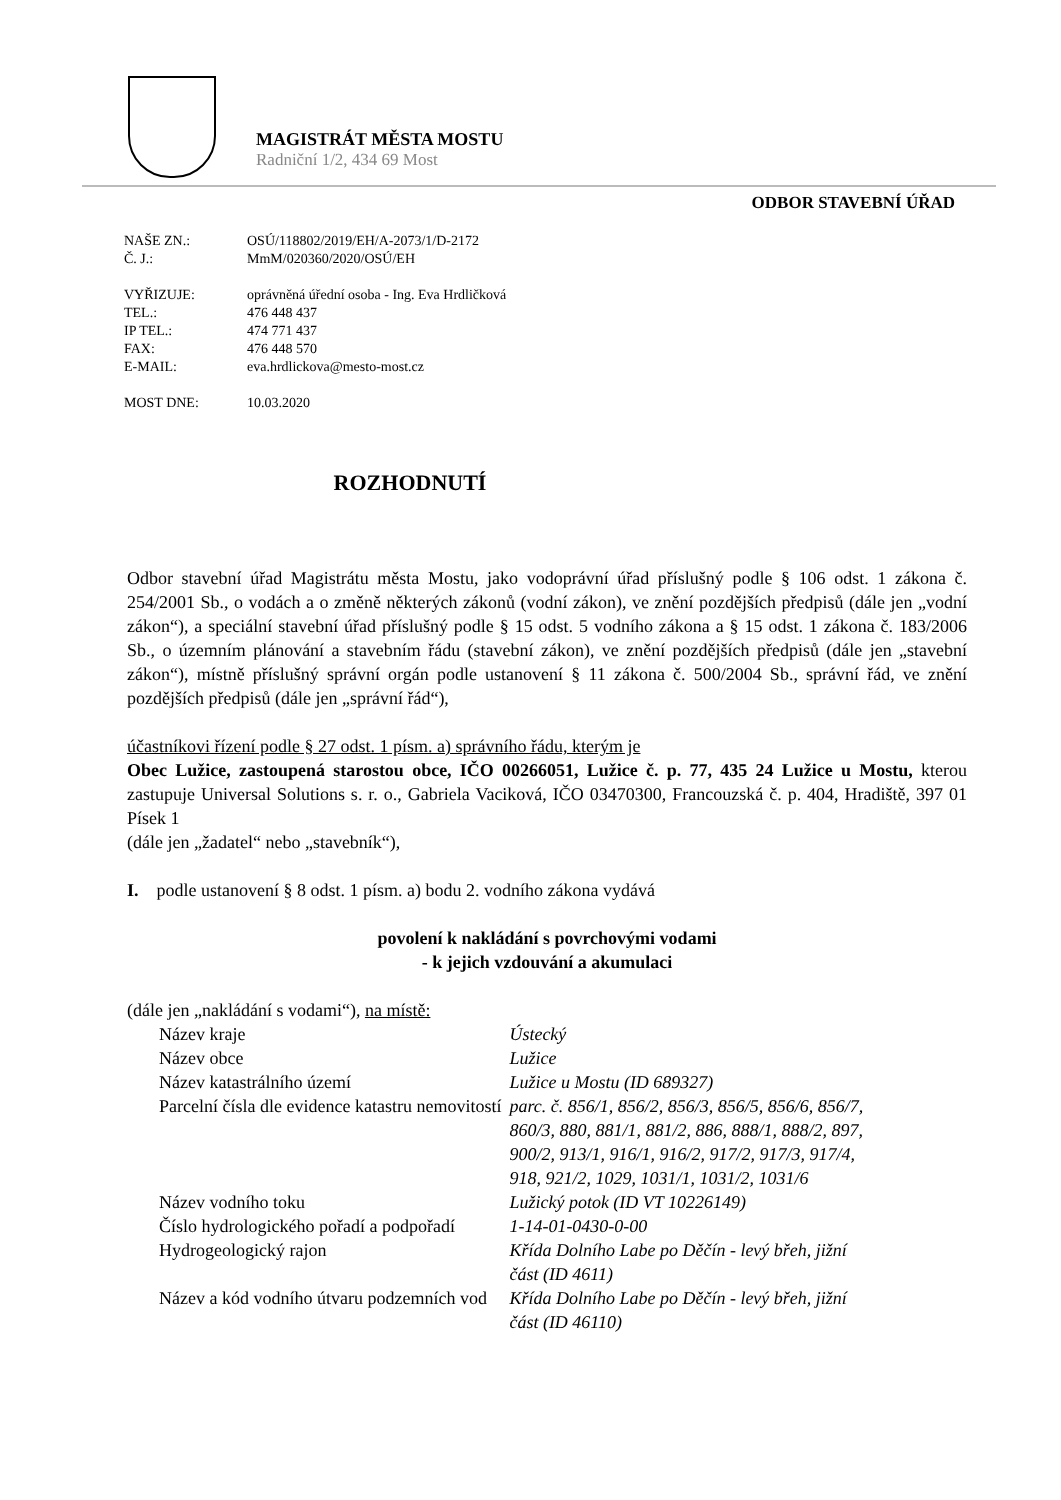MAGISTRÁT MĚSTA MOSTU
Radniční 1/2, 434 69 Most
ODBOR STAVEBNÍ ÚŘAD
| NAŠE ZN.: | OSÚ/118802/2019/EH/A-2073/1/D-2172 |
| Č. J.: | MmM/020360/2020/OSÚ/EH |
| VYŘIZUJE: | oprávněná úřední osoba - Ing. Eva Hrdličková |
| TEL.: | 476 448 437 |
| IP TEL.: | 474 771 437 |
| FAX: | 476 448 570 |
| E-MAIL: | eva.hrdlickova@mesto-most.cz |
| MOST DNE: | 10.03.2020 |
ROZHODNUTÍ
Odbor stavební úřad Magistrátu města Mostu, jako vodoprávní úřad příslušný podle § 106 odst. 1 zákona č. 254/2001 Sb., o vodách a o změně některých zákonů (vodní zákon), ve znění pozdějších předpisů (dále jen „vodní zákon“), a speciální stavební úřad příslušný podle § 15 odst. 5 vodního zákona a § 15 odst. 1 zákona č. 183/2006 Sb., o územním plánování a stavebním řádu (stavební zákon), ve znění pozdějších předpisů (dále jen „stavební zákon“), místně příslušný správní orgán podle ustanovení § 11 zákona č. 500/2004 Sb., správní řád, ve znění pozdějších předpisů (dále jen „správní řád“),
účastníkovi řízení podle § 27 odst. 1 písm. a) správního řádu, kterým je
Obec Lužice, zastoupená starostou obce, IČO 00266051, Lužice č. p. 77, 435 24 Lužice u Mostu, kterou zastupuje Universal Solutions s. r. o., Gabriela Vaciková, IČO 03470300, Francouzská č. p. 404, Hradiště, 397 01 Písek 1
(dále jen „žadatel“ nebo „stavebník“),
I. podle ustanovení § 8 odst. 1 písm. a) bodu 2. vodního zákona vydává
povolení k nakládání s povrchovými vodami
- k jejich vzdouvání a akumulaci
(dále jen „nakládání s vodami“), na místě:
| Název kraje | Ústecký |
| Název obce | Lužice |
| Název katastrálního území | Lužice u Mostu (ID 689327) |
| Parcelní čísla dle evidence katastru nemovitostí | parc. č. 856/1, 856/2, 856/3, 856/5, 856/6, 856/7, 860/3, 880, 881/1, 881/2, 886, 888/1, 888/2, 897, 900/2, 913/1, 916/1, 916/2, 917/2, 917/3, 917/4, 918, 921/2, 1029, 1031/1, 1031/2, 1031/6 |
| Název vodního toku | Lužický potok (ID VT 10226149) |
| Číslo hydrologického pořadí a podpořadí | 1-14-01-0430-0-00 |
| Hydrogeologický rajon | Křída Dolního Labe po Děčín - levý břeh, jižní část (ID 4611) |
| Název a kód vodního útvaru podzemních vod | Křída Dolního Labe po Děčín - levý břeh, jižní část (ID 46110) |